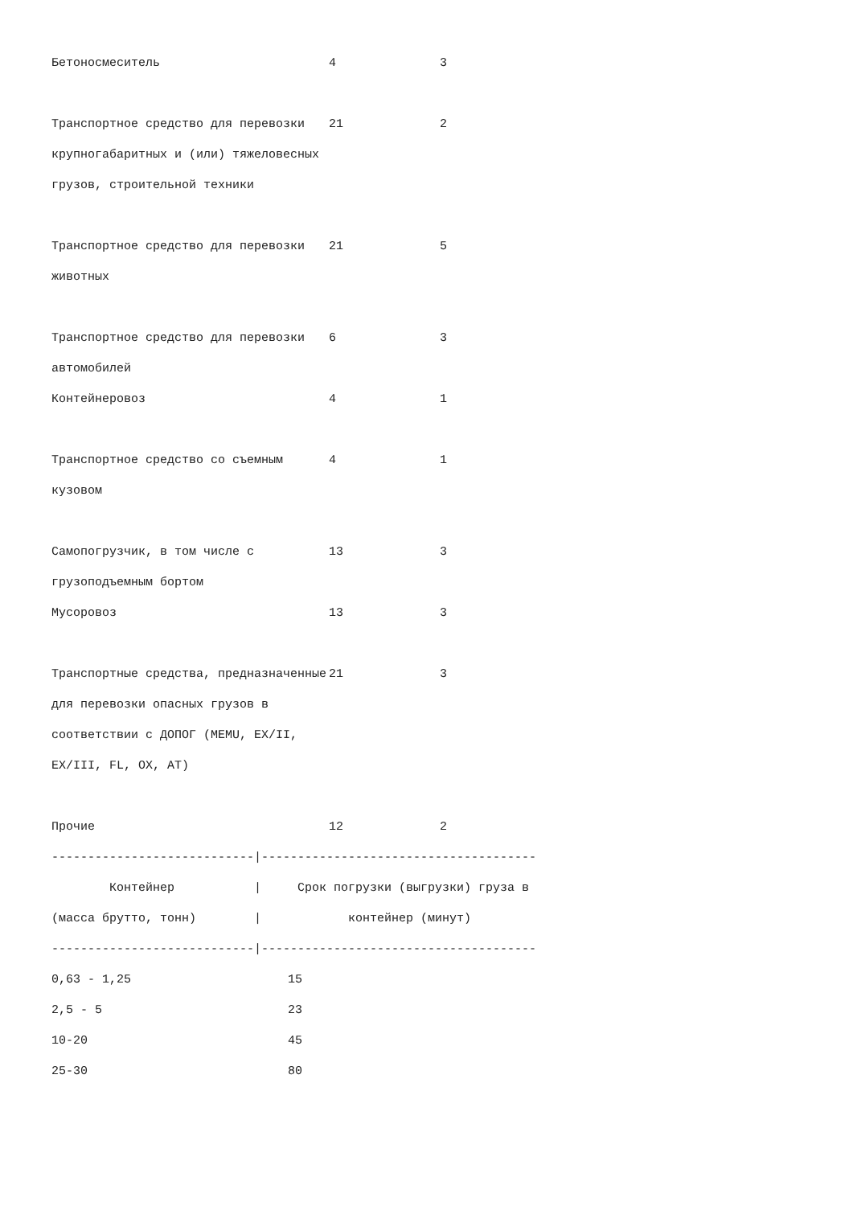| Бетоносмеситель | 4 | 3 |
| Транспортное средство для перевозки крупногабаритных и (или) тяжеловесных грузов, строительной техники | 21 | 2 |
| Транспортное средство для перевозки животных | 21 | 5 |
| Транспортное средство для перевозки автомобилей | 6 | 3 |
| Контейнеровоз | 4 | 1 |
| Транспортное средство со съемным кузовом | 4 | 1 |
| Самопогрузчик, в том числе с грузоподъемным бортом | 13 | 3 |
| Мусоровоз | 13 | 3 |
| Транспортные средства, предназначенные для перевозки опасных грузов в соответствии с ДОПОГ (MEMU, EX/II, EX/III, FL, OX, AT) | 21 | 3 |
| Прочие | 12 | 2 |
----------------------------|--------------------------------------
        Контейнер           |     Срок погрузки (выгрузки) груза в
(масса брутто, тонн)        |            контейнер (минут)
----------------------------|--------------------------------------
| 0,63 - 1,25 | 15 |
| 2,5 - 5 | 23 |
| 10-20 | 45 |
| 25-30 | 80 |